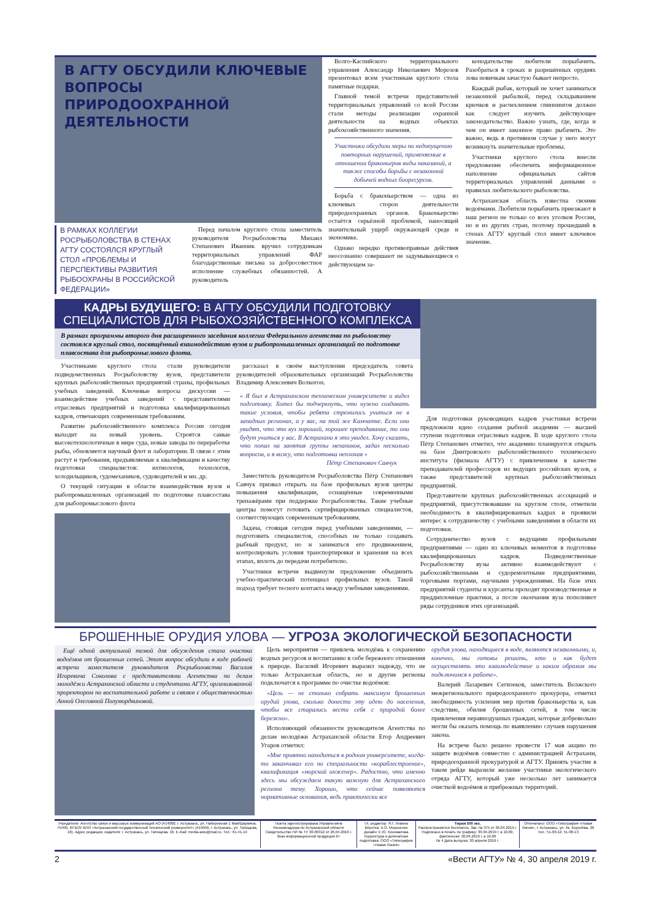В АГТУ ОБСУДИЛИ КЛЮЧЕВЫЕ ВОПРОСЫ ПРИРОДООХРАННОЙ ДЕЯТЕЛЬНОСТИ
В РАМКАХ КОЛЛЕГИИ РОСРЫБОЛОВСТВА В СТЕНАХ АГТУ СОСТОЯЛСЯ КРУГЛЫЙ СТОЛ «ПРОБЛЕМЫ И ПЕРСПЕКТИВЫ РАЗВИТИЯ РЫБООХРАНЫ В РОССИЙСКОЙ ФЕДЕРАЦИИ»
Перед началом круглого стола заместитель руководителя Росрыболовства Михаил Степанович Иванник вручил сотрудникам территориальных управлений ФАР благодарственные письма за добросовестное исполнение служебных обязанностей. А руководитель
Волго-Каспийского территориального управления Александр Николаевич Морозов презентовал всем участникам круглого стола памятные подарки.
Главной темой встречи представителей территориальных управлений со всей России стали методы реализации охранной деятельности на водных объектах рыбохозяйственного значения.
Участники обсудили меры по недопущению повторных нарушений, применяемые в отношении браконьеров виды наказаний, а также способы борьбы с незаконной добычей водных биоресурсов.
Борьба с браконьерством — одна из ключевых сторон деятельности природоохранных органов. Браконьерство остаётся серьёзной проблемой, наносящей значительный ущерб окружающей среде и экономике.
Однако нередко противоправные действия неосознанно совершают не задумывающиеся о действующем за-
конодательстве любители порыбачить. Разобраться в сроках и разрешённых орудиях лова новичкам зачастую бывает непросто.
Каждый рыбак, который не хочет заниматься незаконной рыбалкой, перед складыванием крючков и расчехлением спиннингов должен как следует изучить действующее законодательство. Важно узнать, где, когда и чем он имеет законное право рыбачить. Это важно, ведь в противном случае у него могут возникнуть значительные проблемы.
Участники круглого стола внесли предложение обеспечить информационное наполнение официальных сайтов территориальных управлений данными о правилах любительского рыболовства.
Астраханская область известна своими водоёмами. Любители порыбачить приезжают в наш регион не только со всех уголков России, но и из других стран, поэтому прошедший в стенах АГТУ круглый стол имеет ключевое значение.
КАДРЫ БУДУЩЕГО: В АГТУ ОБСУДИЛИ ПОДГОТОВКУ СПЕЦИАЛИСТОВ ДЛЯ РЫБОХОЗЯЙСТВЕННОГО КОМПЛЕКСА
В рамках программы второго дня расширенного заседания коллегии Федерального агентства по рыболовству состоялся круглый стол, посвящённый взаимодействию вузов и рыбопромышленных организаций по подготовке плавсостава для рыбопромыслового флота.
Участниками круглого стола стали руководители подведомственных Росрыболовству вузов, представители крупных рыбохозяйственных предприятий страны, профильных учебных заведений. Ключевые вопросы дискуссии — взаимодействие учебных заведений с представителями отраслевых предприятий и подготовка квалифицированных кадров, отвечающих современным требованиям.
Развитие рыбохозяйственного комплекса России сегодня выходит на новый уровень. Строятся самые высокотехнологичные в мире суда, новые заводы по переработке рыбы, обновляется научный флот и лаборатории. В связи с этим растут и требования, предъявляемые к квалификации и качеству подготовки специалистов: ихтиологов, технологов, холодильщиков, судомехаников, судоводителей и мн. др.
О текущей ситуации в области взаимодействия вузов и рыбопромышленных организаций по подготовке плавсостава для рыбопромыслового флота
рассказал в своём выступлении председатель совета руководителей образовательных организаций Росрыболовства Владимир Алексеевич Волкогон.
« Я был в Астраханском техническом университете и видел подготовку. Хотел бы подчеркнуть, что нужно создавать такие условия, чтобы ребята стремились учиться не в западных регионах, а у вас, на той же Камчатке. Если они увидят, что это вуз хороший, хорошее преподавание, то они будут учиться у вас. В Астрахани я это увидел. Хочу сказать, что попал на занятия группы механиков, задал несколько вопросов, и я вижу, что подготовка неплохая »
Пётр Степанович Савчук
Заместитель руководителя Росрыболовства Пётр Степанович Савчук призвал открыть на базе профильных вузов центры повышения квалификации, оснащённые современными тренажёрами при поддержке Росрыболовства. Такие учебные центры помогут готовить сертифицированных специалистов, соответствующих современным требованиям.
Задача, стоящая сегодня перед учебными заведениями, — подготовить специалистов, способных не только создавать рыбный продукт, но и заниматься его продвижением, контролировать условия транспортировки и хранения на всех этапах, вплоть до передачи потребителю.
Участники встречи выдвинули предложение объединить учебно-практический потенциал профильных вузов. Такой подход требует тесного контакта между учебными заведениями.
Для подготовки руководящих кадров участники встречи предложили идею создания рыбной академии — высшей ступени подготовки отраслевых кадров. В ходе круглого стола Пётр Степанович отметил, что академию планируется открыть на базе Дмитровского рыбохозяйственного технического института (филиала АГТУ) с привлечением в качестве преподавателей профессоров из ведущих российских вузов, а также представителей крупных рыбохозяйственных предприятий.
Представители крупных рыбохозяйственных ассоциаций и предприятий, присутствовавшие на круглом столе, отметили необходимость в квалифицированных кадрах и проявили интерес к сотрудничеству с учебными заведениями в области их подготовки.
Сотрудничество вузов с ведущими профильными предприятиями — один из ключевых моментов в подготовке квалифицированных кадров. Подведомственные Росрыболовству вузы активно взаимодействуют с рыбохозяйственными и судоремонтными предприятиями, торговыми портами, научными учреждениями. На базе этих предприятий студенты и курсанты проходят производственные и преддипломные практики, а после окончания вуза пополняют ряды сотрудников этих организаций.
БРОШЕННЫЕ ОРУДИЯ УЛОВА — УГРОЗА ЭКОЛОГИЧЕСКОЙ БЕЗОПАСНОСТИ
Ещё одной актуальной темой для обсуждения стала очистка водоёмов от брошенных сетей. Этот вопрос обсудили в ходе рабочей встречи заместителя руководителя Росрыболовства Василия Игоревича Соколова с представителями Агентства по делам молодёжи Астраханской области и студентами АГТУ, организованной проректором по воспитательной работе и связям с общественностью Анной Олеговной Полумордвиновой.
Цель мероприятия — привлечь молодёжь к сохранению водных ресурсов и воспитанию в себе бережного отношения к природе. Василий Игоревич выразил надежду, что не только Астраханская область, но и другие регионы подключатся к программе по очистке водоёмов:
«Цель — не столько собрать максимум брошенных орудий улова, сколько донести эту идею до населения, чтобы все старались вести себя с природой более бережно».
Исполняющий обязанности руководителя Агентства по делам молодёжи Астраханской области Егор Андреевич Угаров отметил:
«Мне приятно находиться в родном университете, когда-то заканчивал его по специальности «кораблестроение», квалификация «морской инженер». Радостно, что именно здесь мы обсуждаем такую важную для Астраханского региона тему. Хорошо, что сейчас появляются нормативные основания, ведь практически все
орудия улова, находящиеся в воде, являются незаконными, и, конечно, мы готовы решить, кто и как будет осуществлять это взаимодействие и каким образом мы подключимся к работе».
Валерий Лазаревич Сегизеков, заместитель Волжского межрегионального природоохранного прокурора, отметил необходимость усиления мер против браконьерства и, как следствие, обилия брошенных сетей, в том числе привлечения неравнодушных граждан, которые добровольно могли бы оказать помощь по выявлению случаев нарушения закона.
На встрече было решено провести 17 мая акцию по защите водоёмов совместно с администрацией Астрахани, природоохранной прокуратурой и АГТУ. Принять участие в таком рейде выразили желание участники экологического отряда АГТУ, который уже несколько лет занимается очисткой водоёмов и прибрежных территорий.
| Учредители: Агентство связи и массовых коммуникаций АО (414000, г. Астрахань, ул. Набережная 1 Мая/Шаумяна, 75/48), ФГБОУ ВПО «Астраханский государственный технический университет» (414056, г. Астрахань, ул. Татищева, 16). Адрес редакции, издателя: г. Астрахань, ул. Татищева, 16. E-mail: media-astu@mail.ru. Тел.: 61-41-14 | Газета зарегистрирована Управлением Роскомнадзора по Астраханской области Свидетельство ПИ № ТУ 30-00312 от 26.04.2016 г. Знак информационной продукции 6+ | Гл. редактор: Я.Г. Левина Вёрстка: А.О. Морозенко Дизайн: Е.Ю. Коновалова Корректура и допечатная подготовка: ООО «Типография «Новая Линия» | Тираж 500 экз. Распространяется бесплатно. Зак. № 375 от 30.04.2019 г. Подписано в печать по графику: 30.04.2019 г. в 10.00, фактически: 30.04.2019 г. в 10.00 № 4 Дата выпуска: 30 апреля 2019 г. | Отпечатано: ООО «Типография «Новая Линия», г. Астрахань, ул. Ак. Королёва, 26 Тел.: 51-00-12, 51-00-13 |
2 «Вести АГТУ» № 4, 30 апреля 2019 г.